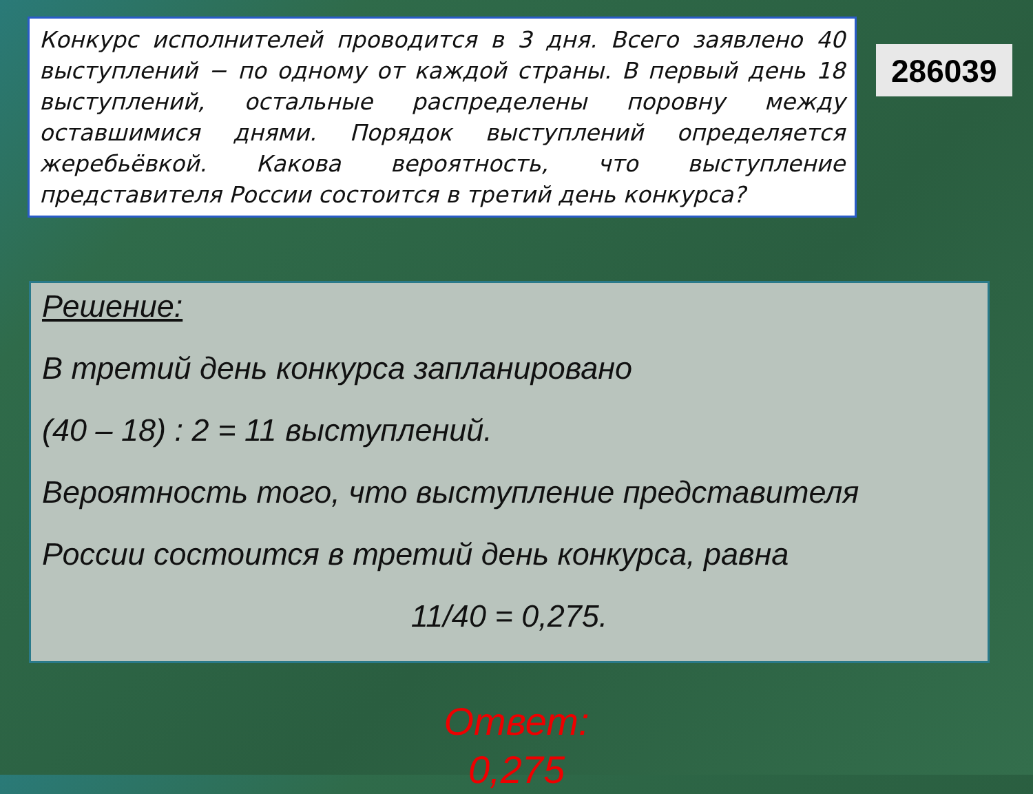Конкурс исполнителей проводится в 3 дня. Всего заявлено 40 выступлений − по одному от каждой страны. В первый день 18 выступлений, остальные распределены поровну между оставшимися днями. Порядок выступлений определяется жеребьёвкой. Какова вероятность, что выступление представителя России состоится в третий день конкурса?
286039
Решение:
В третий день конкурса запланировано
(40 – 18) : 2 = 11 выступлений.
Вероятность того, что выступление представителя
России состоится в третий день конкурса, равна
11/40 = 0,275.
Ответ:
0,275